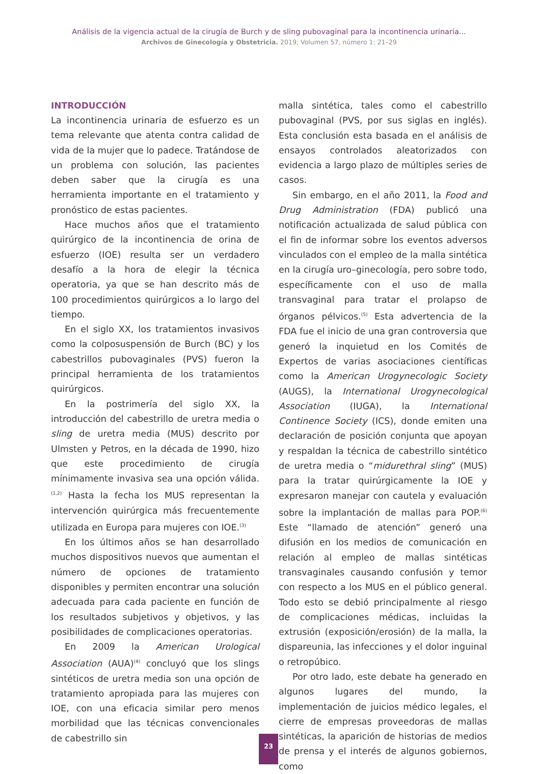Análisis de la vigencia actual de la cirugía de Burch y de sling pubovaginal para la incontinencia urinaria...
Archivos de Ginecología y Obstetricia. 2019; Volumen 57, número 1: 21–29
INTRODUCCIÓN
La incontinencia urinaria de esfuerzo es un tema relevante que atenta contra calidad de vida de la mujer que lo padece. Tratándose de un problema con solución, las pacientes deben saber que la cirugía es una herramienta importante en el tratamiento y pronóstico de estas pacientes.
Hace muchos años que el tratamiento quirúrgico de la incontinencia de orina de esfuerzo (IOE) resulta ser un verdadero desafío a la hora de elegir la técnica operatoria, ya que se han descrito más de 100 procedimientos quirúrgicos a lo largo del tiempo.
En el siglo XX, los tratamientos invasivos como la colposuspensión de Burch (BC) y los cabestrillos pubovaginales (PVS) fueron la principal herramienta de los tratamientos quirúrgicos.
En la postrimería del siglo XX, la introducción del cabestrillo de uretra media o sling de uretra media (MUS) descrito por Ulmsten y Petros, en la década de 1990, hizo que este procedimiento de cirugía mínimamente invasiva sea una opción válida.<sup>(1,2)</sup> Hasta la fecha los MUS representan la intervención quirúrgica más frecuentemente utilizada en Europa para mujeres con IOE.<sup>(3)</sup>
En los últimos años se han desarrollado muchos dispositivos nuevos que aumentan el número de opciones de tratamiento disponibles y permiten encontrar una solución adecuada para cada paciente en función de los resultados subjetivos y objetivos, y las posibilidades de complicaciones operatorias.
En 2009 la American Urological Association (AUA)<sup>(4)</sup> concluyó que los slings sintéticos de uretra media son una opción de tratamiento apropiada para las mujeres con IOE, con una eficacia similar pero menos morbilidad que las técnicas convencionales de cabestrillo sin
malla sintética, tales como el cabestrillo pubovaginal (PVS, por sus siglas en inglés). Esta conclusión esta basada en el análisis de ensayos controlados aleatorizados con evidencia a largo plazo de múltiples series de casos.
Sin embargo, en el año 2011, la Food and Drug Administration (FDA) publicó una notificación actualizada de salud pública con el fin de informar sobre los eventos adversos vinculados con el empleo de la malla sintética en la cirugía uro–ginecología, pero sobre todo, específicamente con el uso de malla transvaginal para tratar el prolapso de órganos pélvicos.<sup>(5)</sup> Esta advertencia de la FDA fue el inicio de una gran controversia que generó la inquietud en los Comités de Expertos de varias asociaciones científicas como la American Urogynecologic Society (AUGS), la International Urogynecological Association (IUGA), la International Continence Society (ICS), donde emiten una declaración de posición conjunta que apoyan y respaldan la técnica de cabestrillo sintético de uretra media o “midurethral sling” (MUS) para la tratar quirúrgicamente la IOE y expresaron manejar con cautela y evaluación sobre la implantación de mallas para POP.<sup>(6)</sup> Este “llamado de atención” generó una difusión en los medios de comunicación en relación al empleo de mallas sintéticas transvaginales causando confusión y temor con respecto a los MUS en el público general. Todo esto se debió principalmente al riesgo de complicaciones médicas, incluidas la extrusión (exposición/erosión) de la malla, la dispareunia, las infecciones y el dolor inguinal o retropúbico.
Por otro lado, este debate ha generado en algunos lugares del mundo, la implementación de juicios médico legales, el cierre de empresas proveedoras de mallas sintéticas, la aparición de historias de medios de prensa y el interés de algunos gobiernos, como
23